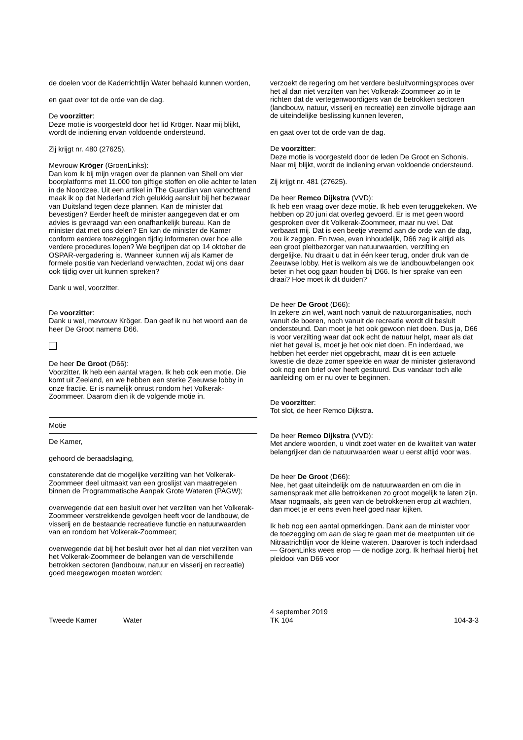de doelen voor de Kaderrichtlijn Water behaald kunnen worden,
en gaat over tot de orde van de dag.
De voorzitter:
Deze motie is voorgesteld door het lid Kröger. Naar mij blijkt, wordt de indiening ervan voldoende ondersteund.
Zij krijgt nr. 480 (27625).
Mevrouw Kröger (GroenLinks):
Dan kom ik bij mijn vragen over de plannen van Shell om vier boorplatforms met 11.000 ton giftige stoffen en olie achter te laten in de Noordzee. Uit een artikel in The Guardian van vanochtend maak ik op dat Nederland zich gelukkig aansluit bij het bezwaar van Duitsland tegen deze plannen. Kan de minister dat bevestigen? Eerder heeft de minister aangegeven dat er om advies is gevraagd van een onafhankelijk bureau. Kan de minister dat met ons delen? En kan de minister de Kamer conform eerdere toezeggingen tijdig informeren over hoe alle verdere procedures lopen? We begrijpen dat op 14 oktober de OSPAR-vergadering is. Wanneer kunnen wij als Kamer de formele positie van Nederland verwachten, zodat wij ons daar ook tijdig over uit kunnen spreken?
Dank u wel, voorzitter.
De voorzitter:
Dank u wel, mevrouw Kröger. Dan geef ik nu het woord aan de heer De Groot namens D66.
De heer De Groot (D66):
Voorzitter. Ik heb een aantal vragen. Ik heb ook een motie. Die komt uit Zeeland, en we hebben een sterke Zeeuwse lobby in onze fractie. Er is namelijk onrust rondom het Volkerak-Zoommeer. Daarom dien ik de volgende motie in.
Motie
De Kamer,
gehoord de beraadslaging,
constaterende dat de mogelijke verzilting van het Volkerak-Zoommeer deel uitmaakt van een groslijst van maatregelen binnen de Programmatische Aanpak Grote Wateren (PAGW);
overwegende dat een besluit over het verzilten van het Volkerak-Zoommeer verstrekkende gevolgen heeft voor de landbouw, de visserij en de bestaande recreatieve functie en natuurwaarden van en rondom het Volkerak-Zoommeer;
overwegende dat bij het besluit over het al dan niet verzilten van het Volkerak-Zoommeer de belangen van de verschillende betrokken sectoren (landbouw, natuur en visserij en recreatie) goed meegewogen moeten worden;
verzoekt de regering om het verdere besluitvormingsproces over het al dan niet verzilten van het Volkerak-Zoommeer zo in te richten dat de vertegenwoordigers van de betrokken sectoren (landbouw, natuur, visserij en recreatie) een zinvolle bijdrage aan de uiteindelijke beslissing kunnen leveren,
en gaat over tot de orde van de dag.
De voorzitter:
Deze motie is voorgesteld door de leden De Groot en Schonis. Naar mij blijkt, wordt de indiening ervan voldoende ondersteund.
Zij krijgt nr. 481 (27625).
De heer Remco Dijkstra (VVD):
Ik heb een vraag over deze motie. Ik heb even teruggekeken. We hebben op 20 juni dat overleg gevoerd. Er is met geen woord gesproken over dit Volkerak-Zoommeer, maar nu wel. Dat verbaast mij. Dat is een beetje vreemd aan de orde van de dag, zou ik zeggen. En twee, even inhoudelijk, D66 zag ik altijd als een groot pleitbezorger van natuurwaarden, verzilting en dergelijke. Nu draait u dat in één keer terug, onder druk van de Zeeuwse lobby. Het is welkom als we de landbouwbelangen ook beter in het oog gaan houden bij D66. Is hier sprake van een draai? Hoe moet ik dit duiden?
De heer De Groot (D66):
In zekere zin wel, want noch vanuit de natuurorganisaties, noch vanuit de boeren, noch vanuit de recreatie wordt dit besluit ondersteund. Dan moet je het ook gewoon niet doen. Dus ja, D66 is voor verzilting waar dat ook echt de natuur helpt, maar als dat niet het geval is, moet je het ook niet doen. En inderdaad, we hebben het eerder niet opgebracht, maar dit is een actuele kwestie die deze zomer speelde en waar de minister gisteravond ook nog een brief over heeft gestuurd. Dus vandaar toch alle aanleiding om er nu over te beginnen.
De voorzitter:
Tot slot, de heer Remco Dijkstra.
De heer Remco Dijkstra (VVD):
Met andere woorden, u vindt zoet water en de kwaliteit van water belangrijker dan de natuurwaarden waar u eerst altijd voor was.
De heer De Groot (D66):
Nee, het gaat uiteindelijk om de natuurwaarden en om die in samenspraak met alle betrokkenen zo groot mogelijk te laten zijn. Maar nogmaals, als geen van de betrokkenen erop zit wachten, dan moet je er eens even heel goed naar kijken.
Ik heb nog een aantal opmerkingen. Dank aan de minister voor de toezegging om aan de slag te gaan met de meetpunten uit de Nitraatrichtlijn voor de kleine wateren. Daarover is toch inderdaad — GroenLinks wees erop — de nodige zorg. Ik herhaal hierbij het pleidooi van D66 voor
Tweede Kamer Water
4 september 2019
TK 104
104-3-3